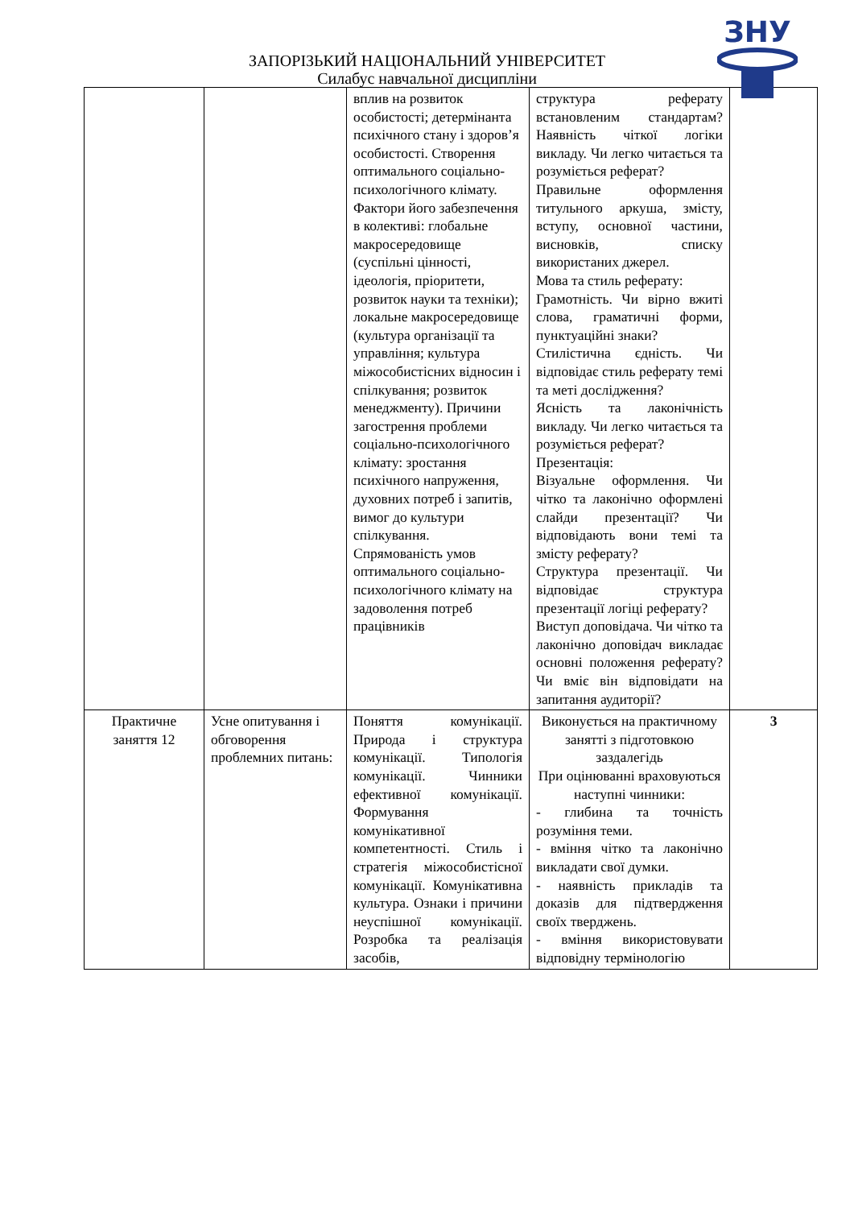ЗНУ
ЗАПОРІЗЬКИЙ НАЦІОНАЛЬНИЙ УНІВЕРСИТЕТ
Силабус навчальної дисципліни
| | | вплив на розвиток особистості; детермінанта психічного стану і здоров’я особистості. Створення оптимального соціально-психологічного клімату. Фактори його забезпечення в колективі: глобальне макросередовище (суспільні цінності, ідеологія, пріоритети, розвиток науки та техніки); локальне макросередовище (культура організації та управління; культура міжособистісних відносин і спілкування; розвиток менеджменту). Причини загострення проблеми соціально-психологічного клімату: зростання психічного напруження, духовних потреб і запитів, вимог до культури спілкування. Спрямованість умов оптимального соціально-психологічного клімату на задоволення потреб працівників | структура реферату встановленим стандартам? Наявність чіткої логіки викладу. Чи легко читається та розуміється реферат? Правильне оформлення титульного аркуша, змісту, вступу, основної частини, висновків, списку використаних джерел. Мова та стиль реферату: Грамотність. Чи вірно вжиті слова, граматичні форми, пунктуаційні знаки? Стилістична єдність. Чи відповідає стиль реферату темі та меті дослідження? Ясність та лаконічність викладу. Чи легко читається та розуміється реферат? Презентація: Візуальне оформлення. Чи чітко та лаконічно оформлені слайди презентації? Чи відповідають вони темі та змісту реферату? Структура презентації. Чи відповідає структура презентації логіці реферату? Виступ доповідача. Чи чітко та лаконічно доповідач викладає основні положення реферату? Чи вміє він відповідати на запитання аудиторії? | |
| Практичне заняття 12 | Усне опитування і обговорення проблемних питань: | Поняття комунікації. Природа і структура комунікації. Типологія комунікації. Чинники ефективної комунікації. Формування комунікативної компетентності. Стиль і стратегія міжособистісної комунікації. Комунікативна культура. Ознаки і причини неуспішної комунікації. Розробка та реалізація засобів, | Виконується на практичному занятті з підготовкою заздалегідь При оцінюванні враховуються наступні чинники: - глибина та точність розуміння теми. - вміння чітко та лаконічно викладати свої думки. - наявність прикладів та доказів для підтвердження своїх тверджень. - вміння використовувати відповідну термінологію | 3 |